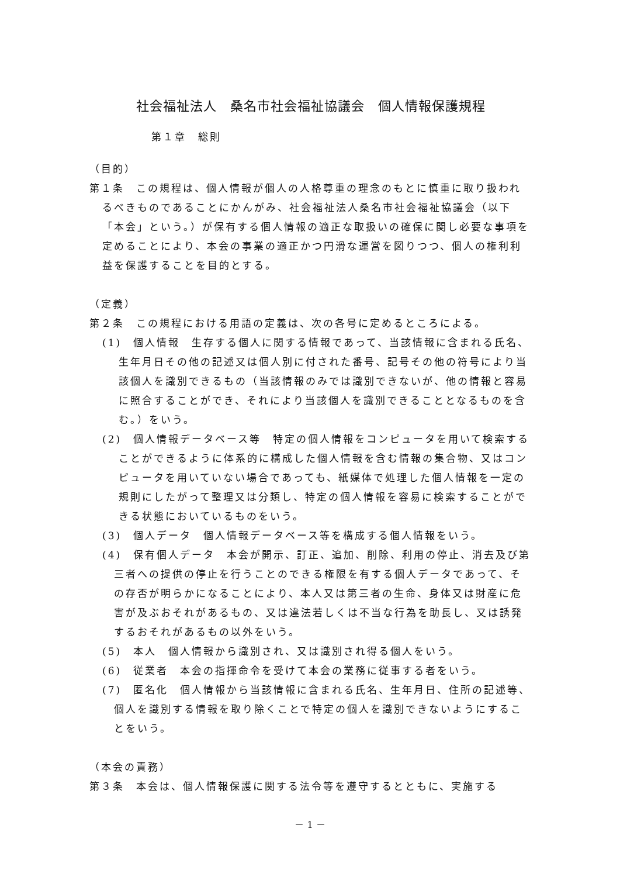社会福祉法人　桑名市社会福祉協議会　個人情報保護規程
第１章　総則
（目的）
第１条　この規程は、個人情報が個人の人格尊重の理念のもとに慎重に取り扱われるべきものであることにかんがみ、社会福祉法人桑名市社会福祉協議会（以下「本会」という。）が保有する個人情報の適正な取扱いの確保に関し必要な事項を定めることにより、本会の事業の適正かつ円滑な運営を図りつつ、個人の権利利益を保護することを目的とする。
（定義）
第２条　この規程における用語の定義は、次の各号に定めるところによる。
(1)　個人情報　生存する個人に関する情報であって、当該情報に含まれる氏名、生年月日その他の記述又は個人別に付された番号、記号その他の符号により当該個人を識別できるもの（当該情報のみでは識別できないが、他の情報と容易に照合することができ、それにより当該個人を識別できることとなるものを含む。）をいう。
(2)　個人情報データベース等　特定の個人情報をコンピュータを用いて検索することができるように体系的に構成した個人情報を含む情報の集合物、又はコンピュータを用いていない場合であっても、紙媒体で処理した個人情報を一定の規則にしたがって整理又は分類し、特定の個人情報を容易に検索することができる状態においているものをいう。
(3)　個人データ　個人情報データベース等を構成する個人情報をいう。
(4)　保有個人データ　本会が開示、訂正、追加、削除、利用の停止、消去及び第三者への提供の停止を行うことのできる権限を有する個人データであって、その存否が明らかになることにより、本人又は第三者の生命、身体又は財産に危害が及ぶおそれがあるもの、又は違法若しくは不当な行為を助長し、又は誘発するおそれがあるもの以外をいう。
(5)　本人　個人情報から識別され、又は識別され得る個人をいう。
(6)　従業者　本会の指揮命令を受けて本会の業務に従事する者をいう。
(7)　匿名化　個人情報から当該情報に含まれる氏名、生年月日、住所の記述等、個人を識別する情報を取り除くことで特定の個人を識別できないようにすることをいう。
（本会の責務）
第３条　本会は、個人情報保護に関する法令等を遵守するとともに、実施する
－ 1 －